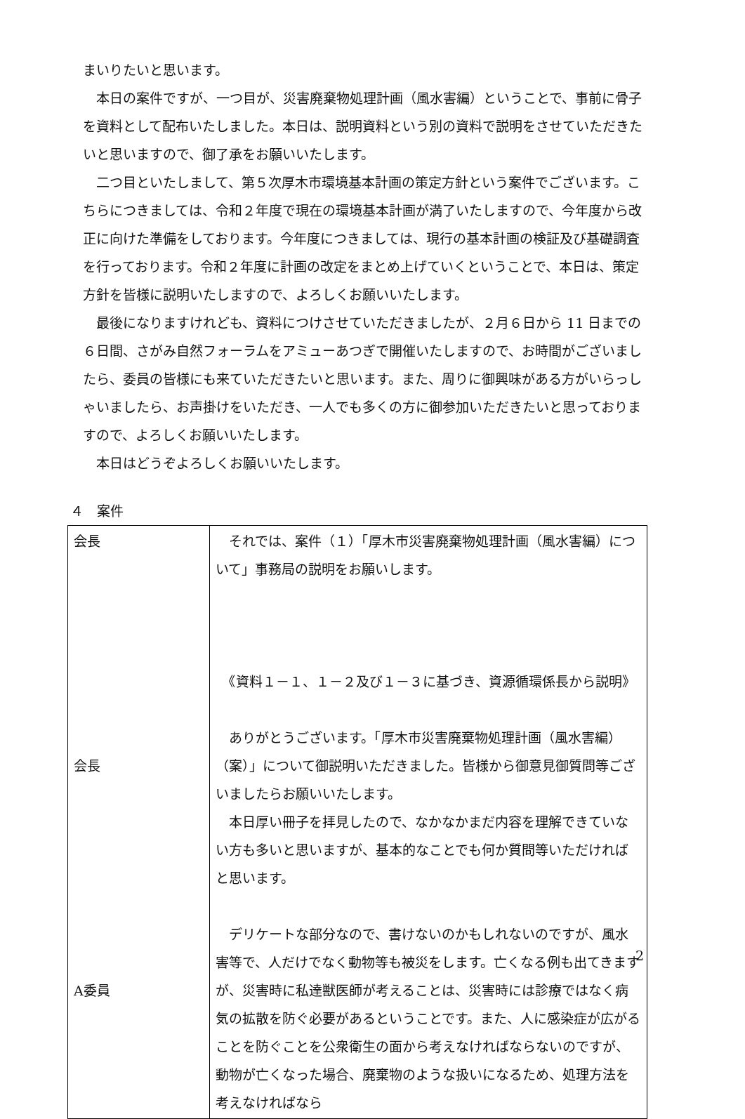まいりたいと思います。
　本日の案件ですが、一つ目が、災害廃棄物処理計画（風水害編）ということで、事前に骨子を資料として配布いたしました。本日は、説明資料という別の資料で説明をさせていただきたいと思いますので、御了承をお願いいたします。
　二つ目といたしまして、第５次厚木市環境基本計画の策定方針という案件でございます。こちらにつきましては、令和２年度で現在の環境基本計画が満了いたしますので、今年度から改正に向けた準備をしております。今年度につきましては、現行の基本計画の検証及び基礎調査を行っております。令和２年度に計画の改定をまとめ上げていくということで、本日は、策定方針を皆様に説明いたしますので、よろしくお願いいたします。
　最後になりますけれども、資料につけさせていただきましたが、２月６日から 11 日までの６日間、さがみ自然フォーラムをアミューあつぎで開催いたしますので、お時間がございましたら、委員の皆様にも来ていただきたいと思います。また、周りに御興味がある方がいらっしゃいましたら、お声掛けをいただき、一人でも多くの方に御参加いただきたいと思っておりますので、よろしくお願いいたします。
　本日はどうぞよろしくお願いいたします。
４　案件
| 会長 会長 A委員 | それでは、案件（１）「厚木市災害廃棄物処理計画（風水害編）について」事務局の説明をお願いします。 《資料１－１、１－２及び１－３に基づき、資源循環係長から説明》 ありがとうございます。「厚木市災害廃棄物処理計画（風水害編）（案）」について御説明いただきました。皆様から御意見御質問等ございましたらお願いいたします。 本日厚い冊子を拝見したので、なかなかまだ内容を理解できていない方も多いと思いますが、基本的なことでも何か質問等いただければと思います。 デリケートな部分なので、書けないのかもしれないのですが、風水害等で、人だけでなく動物等も被災をします。亡くなる例も出てきますが、災害時に私達獣医師が考えることは、災害時には診療ではなく病気の拡散を防ぐ必要があるということです。また、人に感染症が広がることを防ぐことを公衆衛生の面から考えなければならないのですが、動物が亡くなった場合、廃棄物のような扱いになるため、処理方法を考えなければなら |
2